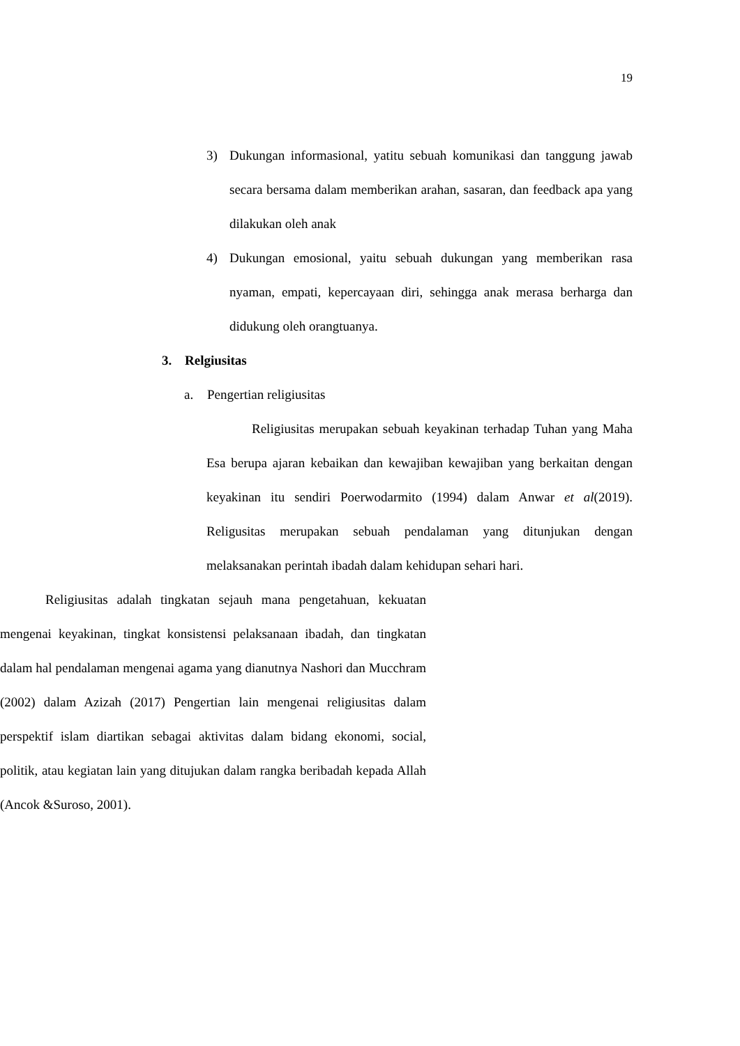19
3) Dukungan informasional, yatitu sebuah komunikasi dan tanggung jawab secara bersama dalam memberikan arahan, sasaran, dan feedback apa yang dilakukan oleh anak
4) Dukungan emosional, yaitu sebuah dukungan yang memberikan rasa nyaman, empati, kepercayaan diri, sehingga anak merasa berharga dan didukung oleh orangtuanya.
3. Relgiusitas
a. Pengertian religiusitas
Religiusitas merupakan sebuah keyakinan terhadap Tuhan yang Maha Esa berupa ajaran kebaikan dan kewajiban kewajiban yang berkaitan dengan keyakinan itu sendiri Poerwodarmito (1994) dalam Anwar et al(2019). Religusitas merupakan sebuah pendalaman yang ditunjukan dengan melaksanakan perintah ibadah dalam kehidupan sehari hari.
Religiusitas adalah tingkatan sejauh mana pengetahuan, kekuatan mengenai keyakinan, tingkat konsistensi pelaksanaan ibadah, dan tingkatan dalam hal pendalaman mengenai agama yang dianutnya Nashori dan Mucchram (2002) dalam Azizah (2017) Pengertian lain mengenai religiusitas dalam perspektif islam diartikan sebagai aktivitas dalam bidang ekonomi, social, politik, atau kegiatan lain yang ditujukan dalam rangka beribadah kepada Allah (Ancok &Suroso, 2001).